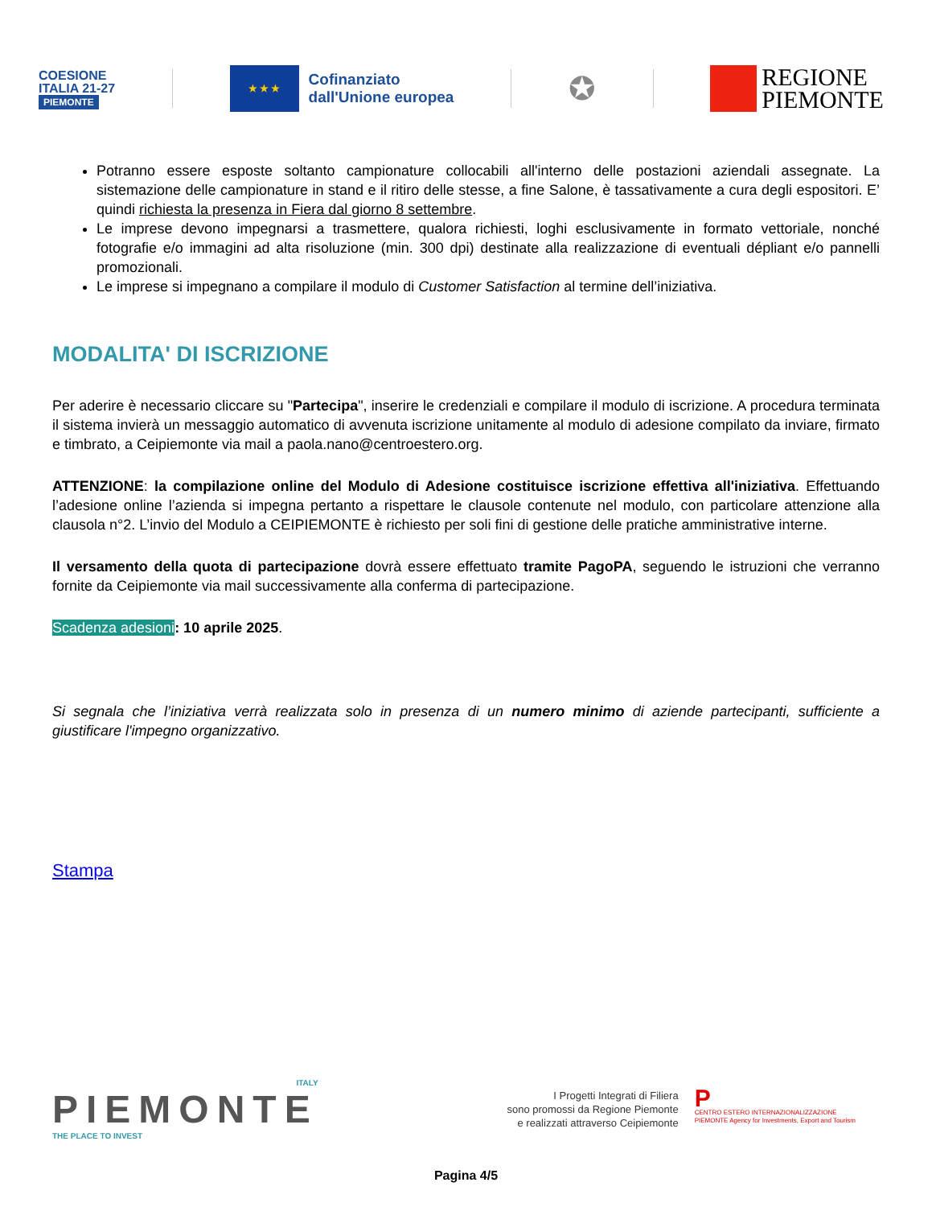COESIONE
ITALIA 21-27
PIEMONTE
★ ★ ★
Cofinanziato
dall'Unione europea
✪
REGIONE
PIEMONTE
Potranno essere esposte soltanto campionature collocabili all'interno delle postazioni aziendali assegnate. La sistemazione delle campionature in stand e il ritiro delle stesse, a fine Salone, è tassativamente a cura degli espositori. E’ quindi richiesta la presenza in Fiera dal giorno 8 settembre.
Le imprese devono impegnarsi a trasmettere, qualora richiesti, loghi esclusivamente in formato vettoriale, nonché fotografie e/o immagini ad alta risoluzione (min. 300 dpi) destinate alla realizzazione di eventuali dépliant e/o pannelli promozionali.
Le imprese si impegnano a compilare il modulo di Customer Satisfaction al termine dell’iniziativa.
MODALITA' DI ISCRIZIONE
Per aderire è necessario cliccare su "Partecipa", inserire le credenziali e compilare il modulo di iscrizione. A procedura terminata il sistema invierà un messaggio automatico di avvenuta iscrizione unitamente al modulo di adesione compilato da inviare, firmato e timbrato, a Ceipiemonte via mail a paola.nano@centroestero.org.
ATTENZIONE: la compilazione online del Modulo di Adesione costituisce iscrizione effettiva all'iniziativa. Effettuando l’adesione online l’azienda si impegna pertanto a rispettare le clausole contenute nel modulo, con particolare attenzione alla clausola n°2. L’invio del Modulo a CEIPIEMONTE è richiesto per soli fini di gestione delle pratiche amministrative interne.
Il versamento della quota di partecipazione dovrà essere effettuato tramite PagoPA, seguendo le istruzioni che verranno fornite da Ceipiemonte via mail successivamente alla conferma di partecipazione.
Scadenza adesioni: 10 aprile 2025.
Si segnala che l’iniziativa verrà realizzata solo in presenza di un numero minimo di aziende partecipanti, sufficiente a giustificare l'impegno organizzativo.
Stampa
ITALY
PIEMONTE
THE PLACE TO INVEST
I Progetti Integrati di Filiera
sono promossi da Regione Piemonte
e realizzati attraverso Ceipiemonte
P
CENTRO ESTERO INTERNAZIONALIZZAZIONE
PIEMONTE Agency for Investments, Export and Tourism
Pagina 4/5